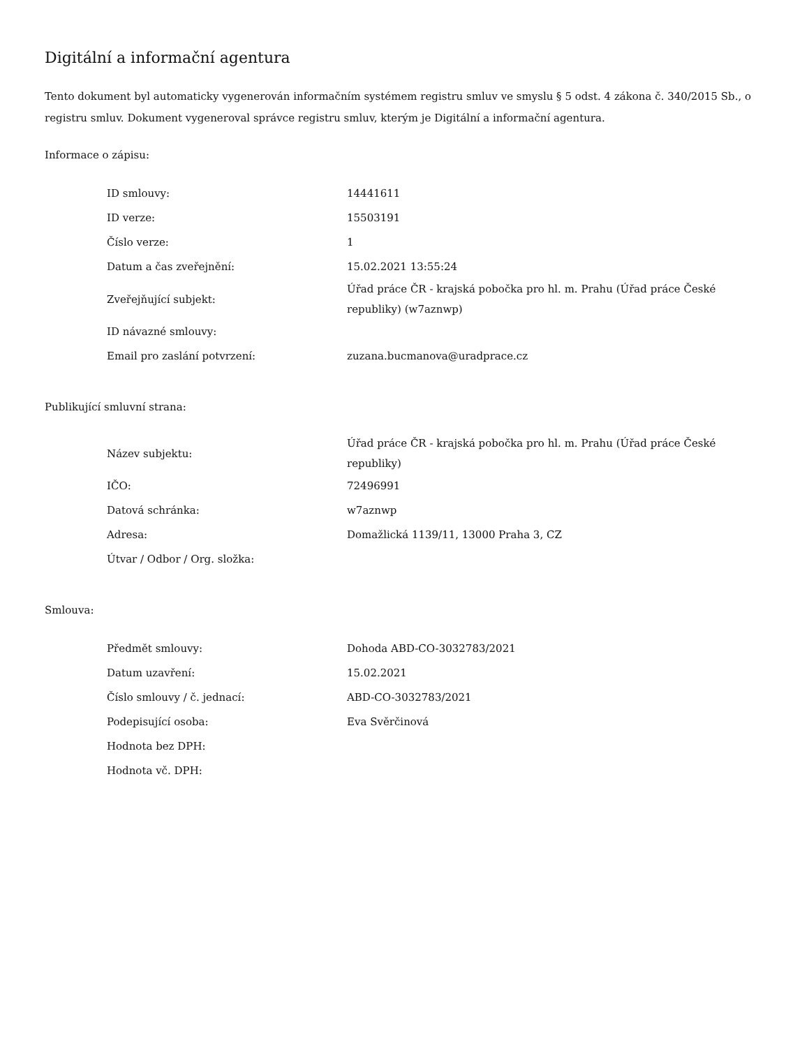Digitální a informační agentura
Tento dokument byl automaticky vygenerován informačním systémem registru smluv ve smyslu § 5 odst. 4 zákona č. 340/2015 Sb., o registru smluv. Dokument vygeneroval správce registru smluv, kterým je Digitální a informační agentura.
Informace o zápisu:
| ID smlouvy: | 14441611 |
| ID verze: | 15503191 |
| Číslo verze: | 1 |
| Datum a čas zveřejnění: | 15.02.2021 13:55:24 |
| Zveřejňující subjekt: | Úřad práce ČR - krajská pobočka pro hl. m. Prahu (Úřad práce České republiky) (w7aznwp) |
| ID návazné smlouvy: | |
| Email pro zaslání potvrzení: | zuzana.bucmanova@uradprace.cz |
Publikující smluvní strana:
| Název subjektu: | Úřad práce ČR - krajská pobočka pro hl. m. Prahu (Úřad práce České republiky) |
| IČO: | 72496991 |
| Datová schránka: | w7aznwp |
| Adresa: | Domažlická 1139/11, 13000 Praha 3, CZ |
| Útvar / Odbor / Org. složka: | |
Smlouva:
| Předmět smlouvy: | Dohoda ABD-CO-3032783/2021 |
| Datum uzavření: | 15.02.2021 |
| Číslo smlouvy / č. jednací: | ABD-CO-3032783/2021 |
| Podepisující osoba: | Eva Svěrčinová |
| Hodnota bez DPH: | |
| Hodnota vč. DPH: | |